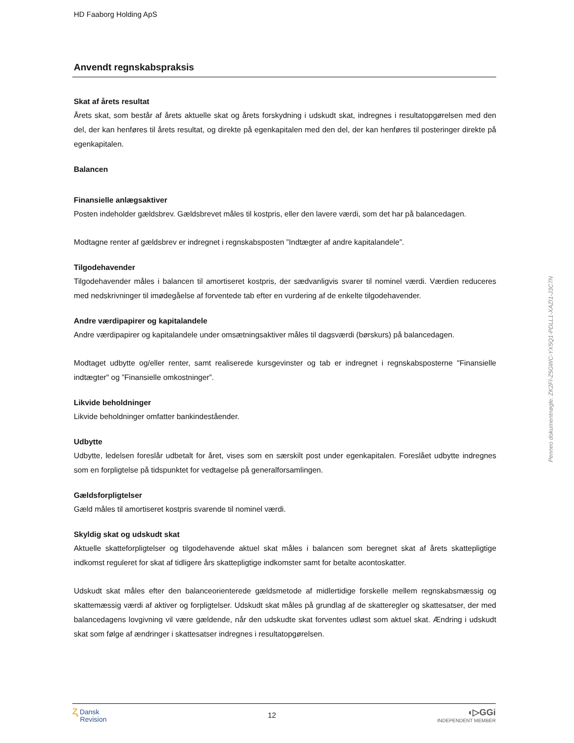HD Faaborg Holding ApS
Anvendt regnskabspraksis
Skat af årets resultat
Årets skat, som består af årets aktuelle skat og årets forskydning i udskudt skat, indregnes i resultatopgørelsen med den del, der kan henføres til årets resultat, og direkte på egenkapitalen med den del, der kan henføres til posteringer direkte på egenkapitalen.
Balancen
Finansielle anlægsaktiver
Posten indeholder gældsbrev. Gældsbrevet måles til kostpris, eller den lavere værdi, som det har på balancedagen.
Modtagne renter af gældsbrev er indregnet i regnskabsposten ”Indtægter af andre kapitalandele”.
Tilgodehavender
Tilgodehavender måles i balancen til amortiseret kostpris, der sædvanligvis svarer til nominel værdi. Værdien reduceres med nedskrivninger til imødegåelse af forventede tab efter en vurdering af de enkelte tilgodehavender.
Andre værdipapirer og kapitalandele
Andre værdipapirer og kapitalandele under omsætningsaktiver måles til dagsværdi (børskurs) på balancedagen.
Modtaget udbytte og/eller renter, samt realiserede kursgevinster og tab er indregnet i regnskabsposterne "Finansielle indtægter" og ”Finansielle omkostninger”.
Likvide beholdninger
Likvide beholdninger omfatter bankindeståender.
Udbytte
Udbytte, ledelsen foreslår udbetalt for året, vises som en særskilt post under egenkapitalen. Foreslået udbytte indregnes som en forpligtelse på tidspunktet for vedtagelse på generalforsamlingen.
Gældsforpligtelser
Gæld måles til amortiseret kostpris svarende til nominel værdi.
Skyldig skat og udskudt skat
Aktuelle skatteforpligtelser og tilgodehavende aktuel skat måles i balancen som beregnet skat af årets skattepligtige indkomst reguleret for skat af tidligere års skattepligtige indkomster samt for betalte acontoskatter.
Udskudt skat måles efter den balanceorienterede gældsmetode af midlertidige forskelle mellem regnskabsmæssig og skattemæssig værdi af aktiver og forpligtelser. Udskudt skat måles på grundlag af de skatteregler og skattesatser, der med balancedagens lovgivning vil være gældende, når den udskudte skat forventes udløst som aktuel skat. Ændring i udskudt skat som følge af ændringer i skattesatser indregnes i resultatopgørelsen.
Penneo dokumentnøgle: ZK2FI-Z5GWC-YX5Q1-PDLL1-XAZI1-J3C7N
ʐ Dansk
Revision
12
◖▷GGi
INDEPENDENT MEMBER